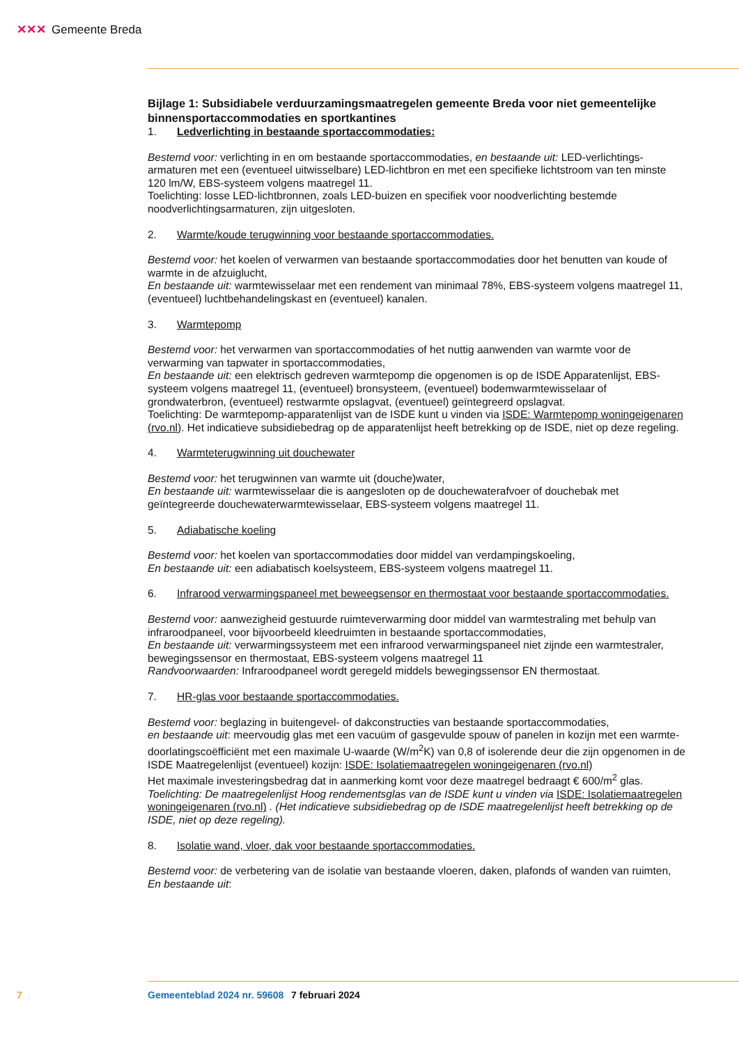✕✕✕ Gemeente Breda
Bijlage 1: Subsidiabele verduurzamingsmaatregelen gemeente Breda voor niet gemeentelijke binnensportaccommodaties en sportkantines
1. Ledverlichting in bestaande sportaccommodaties:
Bestemd voor: verlichting in en om bestaande sportaccommodaties, en bestaande uit: LED-verlichtings­armaturen met een (eventueel uitwisselbare) LED-lichtbron en met een specifieke lichtstroom van ten minste 120 lm/W, EBS-systeem volgens maatregel 11.
Toelichting: losse LED-lichtbronnen, zoals LED-buizen en specifiek voor noodverlichting bestemde noodverlichtingsarmaturen, zijn uitgesloten.
2. Warmte/koude terugwinning voor bestaande sportaccommodaties.
Bestemd voor: het koelen of verwarmen van bestaande sportaccommodaties door het benutten van koude of warmte in de afzuiglucht,
En bestaande uit: warmtewisselaar met een rendement van minimaal 78%, EBS-systeem volgens maatregel 11, (eventueel) luchtbehandelingskast en (eventueel) kanalen.
3. Warmtepomp
Bestemd voor: het verwarmen van sportaccommodaties of het nuttig aanwenden van warmte voor de verwarming van tapwater in sportaccommodaties,
En bestaande uit: een elektrisch gedreven warmtepomp die opgenomen is op de ISDE Apparatenlijst, EBS-systeem volgens maatregel 11, (eventueel) bronsysteem, (eventueel) bodemwarmtewisselaar of grondwaterbron, (eventueel) restwarmte opslagvat, (eventueel) geïntegreerd opslagvat.
Toelichting: De warmtepomp-apparatenlijst van de ISDE kunt u vinden via ISDE: Warmtepomp woningei­genaren (rvo.nl). Het indicatieve subsidiebedrag op de apparatenlijst heeft betrekking op de ISDE, niet op deze regeling.
4. Warmteterugwinning uit douchewater
Bestemd voor: het terugwinnen van warmte uit (douche)water,
En bestaande uit: warmtewisselaar die is aangesloten op de douchewaterafvoer of douchebak met geïntegreerde douchewaterwarmtewisselaar, EBS-systeem volgens maatregel 11.
5. Adiabatische koeling
Bestemd voor: het koelen van sportaccommodaties door middel van verdampingskoeling,
En bestaande uit: een adiabatisch koelsysteem, EBS-systeem volgens maatregel 11.
6. Infrarood verwarmingspaneel met beweegsensor en thermostaat voor bestaande sportaccommo­daties.
Bestemd voor: aanwezigheid gestuurde ruimteverwarming door middel van warmtestraling met behulp van infraroodpaneel, voor bijvoorbeeld kleedruimten in bestaande sportaccommodaties,
En bestaande uit: verwarmingssysteem met een infrarood verwarmingspaneel niet zijnde een warmte­straler, bewegingssensor en thermostaat, EBS-systeem volgens maatregel 11
Randvoorwaarden: Infraroodpaneel wordt geregeld middels bewegingssensor EN thermostaat.
7. HR-glas voor bestaande sportaccommodaties.
Bestemd voor: beglazing in buitengevel- of dakconstructies van bestaande sportaccommodaties,
en bestaande uit: meervoudig glas met een vacuüm of gasgevulde spouw of panelen in kozijn met een warmte-doorlatingscoëfficiënt met een maximale U-waarde (W/m<sup>2</sup>K) van 0,8 of isolerende deur die zijn opgenomen in de ISDE Maatregelenlijst (eventueel) kozijn: ISDE: Isolatiemaatregelen woningeigenaren (rvo.nl)
Het maximale investeringsbedrag dat in aanmerking komt voor deze maatregel bedraagt € 600/m<sup>2</sup> glas.
Toelichting: De maatregelenlijst Hoog rendementsglas van de ISDE kunt u vinden via ISDE: Isolatie­maatregelen woningeigenaren (rvo.nl) . (Het indicatieve subsidiebedrag op de ISDE maatregelenlijst heeft betrekking op de ISDE, niet op deze regeling).
8. Isolatie wand, vloer, dak voor bestaande sportaccommodaties.
Bestemd voor: de verbetering van de isolatie van bestaande vloeren, daken, plafonds of wanden van ruimten,
En bestaande uit:
7 Gemeenteblad 2024 nr. 59608 7 februari 2024